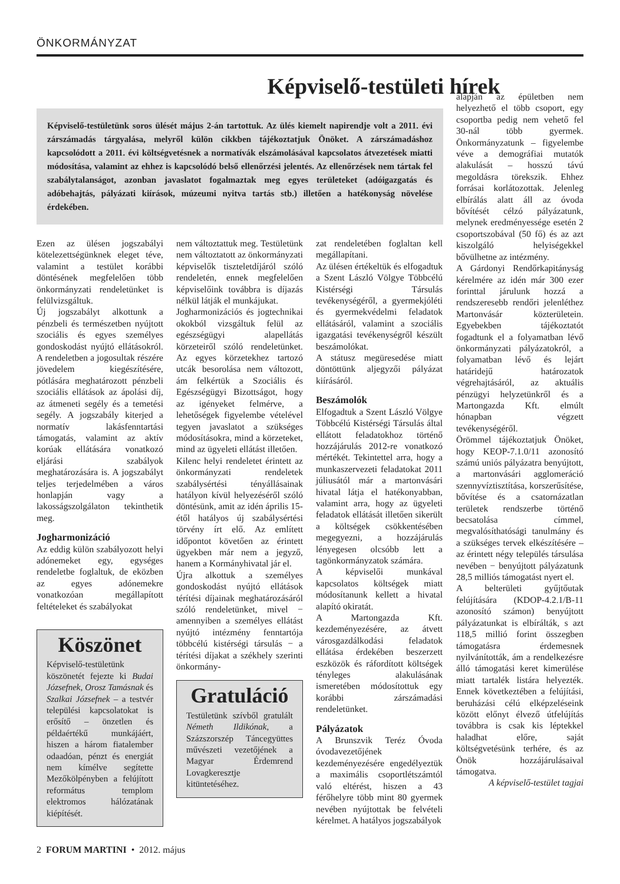ÖNKORMÁNYZAT
Képviselő-testületi hírek
Képviselő-testületünk soros ülését május 2-án tartottuk. Az ülés kiemelt napirendje volt a 2011. évi zárszámadás tárgyalása, melyről külön cikkben tájékoztatjuk Önöket. A zárszámadáshoz kapcsolódott a 2011. évi költségvetésnek a normatívák elszámolásával kapcsolatos átvezetések miatti módosítása, valamint az ehhez is kapcsolódó belső ellenőrzési jelentés. Az ellenőrzések nem tártak fel szabálytalanságot, azonban javaslatot fogalmaztak meg egyes területeket (adóigazgatás és adóbehajtás, pályázati kiírások, múzeumi nyitva tartás stb.) illetően a hatékonyság növelése érdekében.
Ezen az ülésen jogszabályi kötelezettségünknek eleget téve, valamint a testület korábbi döntésének megfelelően több önkormányzati rendeletünket is felülvizsgáltuk.
Új jogszabályt alkottunk a pénzbeli és természetben nyújtott szociális és egyes személyes gondoskodást nyújtó ellátásokról. A rendeletben a jogosultak részére jövedelem kiegészítésére, pótlására meghatározott pénzbeli szociális ellátások az ápolási díj, az átmeneti segély és a temetési segély. A jogszabály kiterjed a normatív lakásfenntartási támogatás, valamint az aktív korúak ellátására vonatkozó eljárási szabályok meghatározására is. A jogszabályt teljes terjedelmében a város honlapján vagy a lakosságszolgálaton tekinthetik meg.
Jogharmonizáció
Az eddig külön szabályozott helyi adónemeket egy, egységes rendeletbe foglaltuk, de eközben az egyes adónemekre vonatkozóan megállapított feltételeket és szabályokat
Köszönet
Képviselő-testületünk köszönetét fejezte ki Budai Józsefnek, Orosz Tamásnak és Szalkai Józsefnek – a testvér települési kapcsolatokat is erősítő – önzetlen és példaértékű munkájáért, hiszen a három fiatalember odaadóan, pénzt és energiát nem kímélve segítette Mezőkölpényben a felújított református templom elektromos hálózatának kiépítését.
nem változtattuk meg. Testületünk nem változtatott az önkormányzati képviselők tiszteletdíjáról szóló rendeletén, ennek megfelelően képviselőink továbbra is díjazás nélkül látják el munkájukat.
Jogharmonizációs és jogtechnikai okokból vizsgáltuk felül az egészségügyi alapellátás körzeteiről szóló rendeletünket. Az egyes körzetekhez tartozó utcák besorolása nem változott, ám felkértük a Szociális és Egészségügyi Bizottságot, hogy az igényeket felmérve, a lehetőségek figyelembe vételével tegyen javaslatot a szükséges módosításokra, mind a körzeteket, mind az ügyeleti ellátást illetően.
Kilenc helyi rendeletet érintett az önkormányzati rendeletek szabálysértési tényállásainak hatályon kívül helyezéséről szóló döntésünk, amit az idén április 15-étől hatályos új szabálysértési törvény írt elő. Az említett időpontot követően az érintett ügyekben már nem a jegyző, hanem a Kormányhivatal jár el.
Újra alkottuk a személyes gondoskodást nyújtó ellátások térítési díjainak meghatározásáról szóló rendeletünket, mivel − amennyiben a személyes ellátást nyújtó intézmény fenntartója többcélú kistérségi társulás − a térítési díjakat a székhely szerinti önkormány-
Gratuláció
Testületünk szívből gratulált Németh Ildikónak, a Százszorszép Táncegyüttes művészeti vezetőjének a Magyar Érdemrend Lovagkeresztje kitüntetéséhez.
zat rendeletében foglaltan kell megállapítani.
Az ülésen értékeltük és elfogadtuk a Szent László Völgye Többcélú Kistérségi Társulás tevékenységéről, a gyermekjóléti és gyermekvédelmi feladatok ellátásáról, valamint a szociális igazgatási tevékenységről készült beszámolókat.
A státusz megüresedése miatt döntöttünk aljegyzői pályázat kiírásáról.
Beszámolók
Elfogadtuk a Szent László Völgye Többcélú Kistérségi Társulás által ellátott feladatokhoz történő hozzájárulás 2012-re vonatkozó mértékét. Tekintettel arra, hogy a munkaszervezeti feladatokat 2011 júliusától már a martonvásári hivatal látja el hatékonyabban, valamint arra, hogy az ügyeleti feladatok ellátását illetően sikerült a költségek csökkentésében megegyezni, a hozzájárulás lényegesen olcsóbb lett a tagönkormányzatok számára.
A képviselői munkával kapcsolatos költségek miatt módosítanunk kellett a hivatal alapító okiratát.
A Martongazda Kft. kezdeményezésére, az átvett városgazdálkodási feladatok ellátása érdekében beszerzett eszközök és ráfordított költségek tényleges alakulásának ismeretében módosítottuk egy korábbi zárszámadási rendeletünket.
Pályázatok
A Brunszvik Teréz Óvoda óvodavezetőjének kezdeményezésére engedélyeztük a maximális csoportlétszámtól való eltérést, hiszen a 43 férőhelyre több mint 80 gyermek nevében nyújtottak be felvételi kérelmet. A hatályos jogszabályok
alapján az épületben nem helyezhető el több csoport, egy csoportba pedig nem vehető fel 30-nál több gyermek. Önkormányzatunk – figyelembe véve a demográfiai mutatók alakulását – hosszú távú megoldásra törekszik. Ehhez forrásai korlátozottak. Jelenleg elbírálás alatt áll az óvoda bővítését célzó pályázatunk, melynek eredményessége esetén 2 csoportszobával (50 fő) és az azt kiszolgáló helyiségekkel bővülhetne az intézmény.
A Gárdonyi Rendőrkapitányság kérelmére az idén már 300 ezer forinttal járulunk hozzá a rendszeresebb rendőri jelenléthez Martonvásár közterületein. Egyebekben tájékoztatót fogadtunk el a folyamatban lévő önkormányzati pályázatokról, a folyamatban lévő és lejárt határidejű határozatok végrehajtásáról, az aktuális pénzügyi helyzetünkről és a Martongazda Kft. elmúlt hónapban végzett tevékenységéről.
Örömmel tájékoztatjuk Önöket, hogy KEOP-7.1.0/11 azonosító számú uniós pályázatra benyújtott, a martonvásári agglomeráció szennyvíztisztítása, korszerűsítése, bővítése és a csatornázatlan területek rendszerbe történő becsatolása címmel, megvalósíthatósági tanulmány és a szükséges tervek elkészítésére – az érintett négy település társulása nevében − benyújtott pályázatunk 28,5 milliós támogatást nyert el.
A belterületi gyűjtőutak felújítására (KDOP-4.2.1/B-11 azonosító számon) benyújtott pályázatunkat is elbírálták, s azt 118,5 millió forint összegben támogatásra érdemesnek nyilvánították, ám a rendelkezésre álló támogatási keret kimerülése miatt tartalék listára helyezték. Ennek következtében a felújítási, beruházási célú elképzeléseink között előnyt élvező útfelújítás továbbra is csak kis léptekkel haladhat előre, saját költségvetésünk terhére, és az Önök hozzájárulásaival támogatva.
A képviselő-testület tagjai
2 FORUM MARTINI • 2012. május